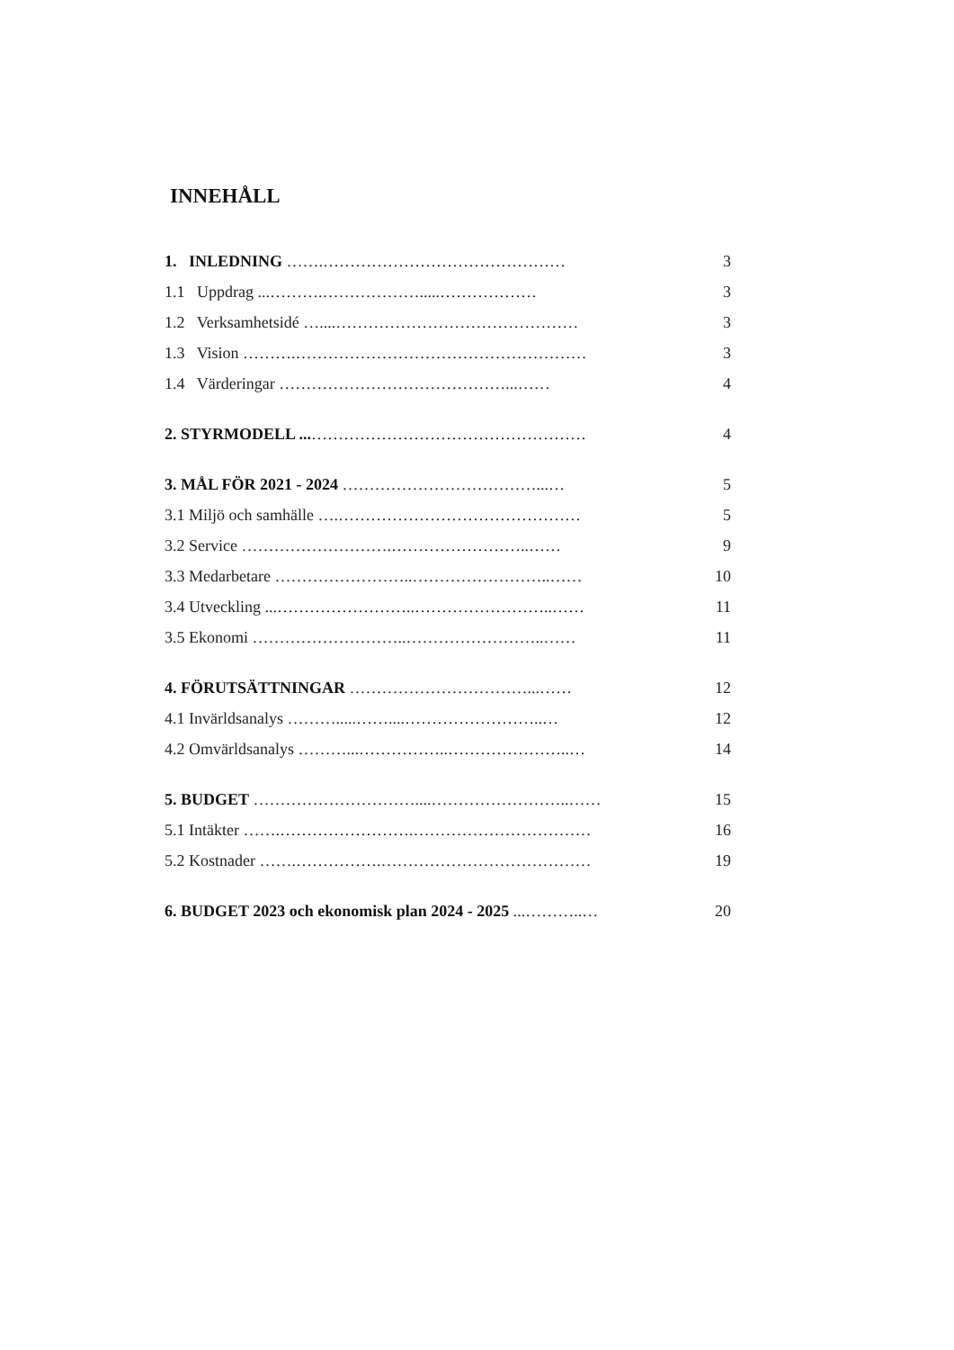INNEHÅLL
1. INLEDNING …….……………………………………… 3
1.1 Uppdrag ...……….……………….....……………… 3
1.2 Verksamhetsidé …....……………………………………… 3
1.3 Vision ……….……………………………………………… 3
1.4 Värderingar ……………………………………...…… 4
2. STYRMODELL ...…………………………………………… 4
3. MÅL FÖR 2021 - 2024 ………………………………...… 5
3.1 Miljö och samhälle ….……………………………………… 5
3.2 Service ……………………….……………………..…… 9
3.3 Medarbetare ……………………..……………………..…… 10
3.4 Utveckling ...……………………..……………………..…… 11
3.5 Ekonomi ………………………..……………………..…… 11
4. FÖRUTSÄTTNINGAR ……………………………...…… 12
4.1 Invärldsanalys ……….....……....……………………..… 12
4.2 Omvärldsanalys ………...……………..…………………..… 14
5. BUDGET …………………………....……………………..…… 15
5.1 Intäkter …….…………………….…………………………… 16
5.2 Kostnader …….…………….………………………………… 19
6. BUDGET 2023 och ekonomisk plan 2024 - 2025 ...………..… 20